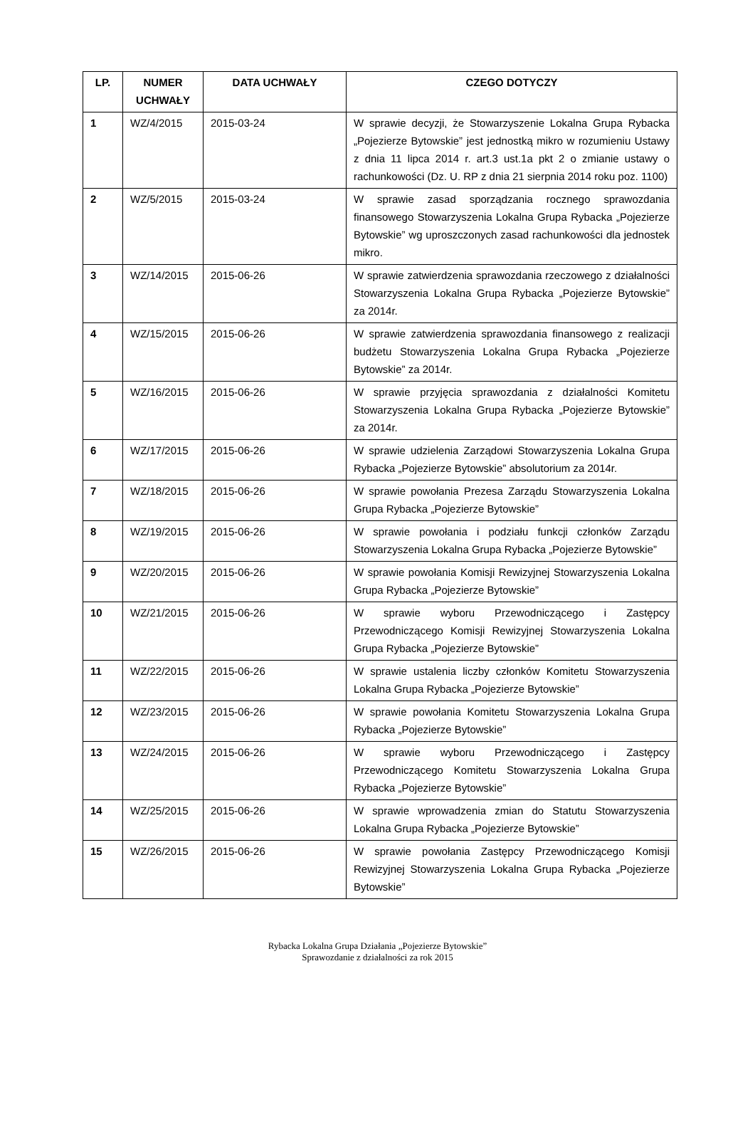| LP. | NUMER UCHWAŁY | DATA UCHWAŁY | CZEGO DOTYCZY |
| --- | --- | --- | --- |
| 1 | WZ/4/2015 | 2015-03-24 | W sprawie decyzji, że Stowarzyszenie Lokalna Grupa Rybacka „Pojezierze Bytowskie” jest jednostką mikro w rozumieniu Ustawy z dnia 11 lipca 2014 r. art.3 ust.1a pkt 2 o zmianie ustawy o rachunkowości (Dz. U. RP z dnia 21 sierpnia 2014 roku poz. 1100) |
| 2 | WZ/5/2015 | 2015-03-24 | W sprawie zasad sporządzania rocznego sprawozdania finansowego Stowarzyszenia Lokalna Grupa Rybacka „Pojezierze Bytowskie” wg uproszczonych zasad rachunkowości dla jednostek mikro. |
| 3 | WZ/14/2015 | 2015-06-26 | W sprawie zatwierdzenia sprawozdania rzeczowego z działalności Stowarzyszenia Lokalna Grupa Rybacka „Pojezierze Bytowskie” za 2014r. |
| 4 | WZ/15/2015 | 2015-06-26 | W sprawie zatwierdzenia sprawozdania finansowego z realizacji budżetu Stowarzyszenia Lokalna Grupa Rybacka „Pojezierze Bytowskie” za 2014r. |
| 5 | WZ/16/2015 | 2015-06-26 | W sprawie przyjęcia sprawozdania z działalności Komitetu Stowarzyszenia Lokalna Grupa Rybacka „Pojezierze Bytowskie” za 2014r. |
| 6 | WZ/17/2015 | 2015-06-26 | W sprawie udzielenia Zarządowi Stowarzyszenia Lokalna Grupa Rybacka „Pojezierze Bytowskie” absolutorium za 2014r. |
| 7 | WZ/18/2015 | 2015-06-26 | W sprawie powołania Prezesa Zarządu Stowarzyszenia Lokalna Grupa Rybacka „Pojezierze Bytowskie” |
| 8 | WZ/19/2015 | 2015-06-26 | W sprawie powołania i podziału funkcji członków Zarządu Stowarzyszenia Lokalna Grupa Rybacka „Pojezierze Bytowskie” |
| 9 | WZ/20/2015 | 2015-06-26 | W sprawie powołania Komisji Rewizyjnej Stowarzyszenia Lokalna Grupa Rybacka „Pojezierze Bytowskie” |
| 10 | WZ/21/2015 | 2015-06-26 | W sprawie wyboru Przewodniczącego i Zastępcy Przewodniczącego Komisji Rewizyjnej Stowarzyszenia Lokalna Grupa Rybacka „Pojezierze Bytowskie” |
| 11 | WZ/22/2015 | 2015-06-26 | W sprawie ustalenia liczby członków Komitetu Stowarzyszenia Lokalna Grupa Rybacka „Pojezierze Bytowskie” |
| 12 | WZ/23/2015 | 2015-06-26 | W sprawie powołania Komitetu Stowarzyszenia Lokalna Grupa Rybacka „Pojezierze Bytowskie” |
| 13 | WZ/24/2015 | 2015-06-26 | W sprawie wyboru Przewodniczącego i Zastępcy Przewodniczącego Komitetu Stowarzyszenia Lokalna Grupa Rybacka „Pojezierze Bytowskie” |
| 14 | WZ/25/2015 | 2015-06-26 | W sprawie wprowadzenia zmian do Statutu Stowarzyszenia Lokalna Grupa Rybacka „Pojezierze Bytowskie” |
| 15 | WZ/26/2015 | 2015-06-26 | W sprawie powołania Zastępcy Przewodniczącego Komisji Rewizyjnej Stowarzyszenia Lokalna Grupa Rybacka „Pojezierze Bytowskie” |
Rybacka Lokalna Grupa Działania „Pojezierze Bytowskie”
Sprawozdanie z działalności za rok 2015